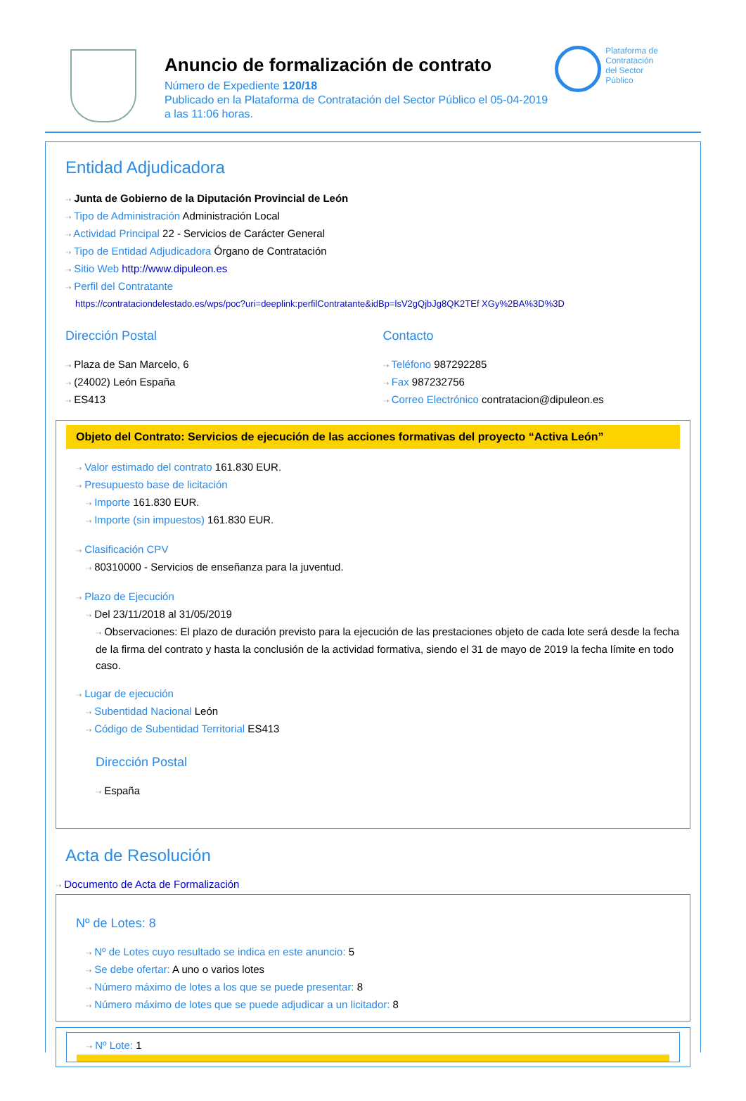Anuncio de formalización de contrato
Número de Expediente 120/18
Publicado en la Plataforma de Contratación del Sector Público el 05-04-2019
a las 11:06 horas.
Plataforma de
Contratación
del Sector
Público
Entidad Adjudicadora
⇢ Junta de Gobierno de la Diputación Provincial de León
⇢ Tipo de Administración Administración Local
⇢ Actividad Principal 22 - Servicios de Carácter General
⇢ Tipo de Entidad Adjudicadora Órgano de Contratación
⇢ Sitio Web http://www.dipuleon.es
⇢ Perfil del Contratante
https://contrataciondelestado.es/wps/poc?uri=deeplink:perfilContratante&idBp=lsV2gQjbJg8QK2TEf XGy%2BA%3D%3D
Dirección Postal
⇢ Plaza de San Marcelo, 6
⇢ (24002) León España
⇢ ES413
Contacto
⇢ Teléfono 987292285
⇢ Fax 987232756
⇢ Correo Electrónico contratacion@dipuleon.es
Objeto del Contrato: Servicios de ejecución de las acciones formativas del proyecto “Activa León”
⇢ Valor estimado del contrato 161.830 EUR.
⇢ Presupuesto base de licitación
⇢ Importe 161.830 EUR.
⇢ Importe (sin impuestos) 161.830 EUR.
⇢ Clasificación CPV
⇢ 80310000 - Servicios de enseñanza para la juventud.
⇢ Plazo de Ejecución
⇢ Del 23/11/2018 al 31/05/2019
⇢ Observaciones: El plazo de duración previsto para la ejecución de las prestaciones objeto de cada lote será desde la fecha de la firma del contrato y hasta la conclusión de la actividad formativa, siendo el 31 de mayo de 2019 la fecha límite en todo caso.
⇢ Lugar de ejecución
⇢ Subentidad Nacional León
⇢ Código de Subentidad Territorial ES413
Dirección Postal
⇢ España
Acta de Resolución
⇢ Documento de Acta de Formalización
Nº de Lotes: 8
⇢ Nº de Lotes cuyo resultado se indica en este anuncio: 5
⇢ Se debe ofertar: A uno o varios lotes
⇢ Número máximo de lotes a los que se puede presentar: 8
⇢ Número máximo de lotes que se puede adjudicar a un licitador: 8
⇢ Nº Lote: 1